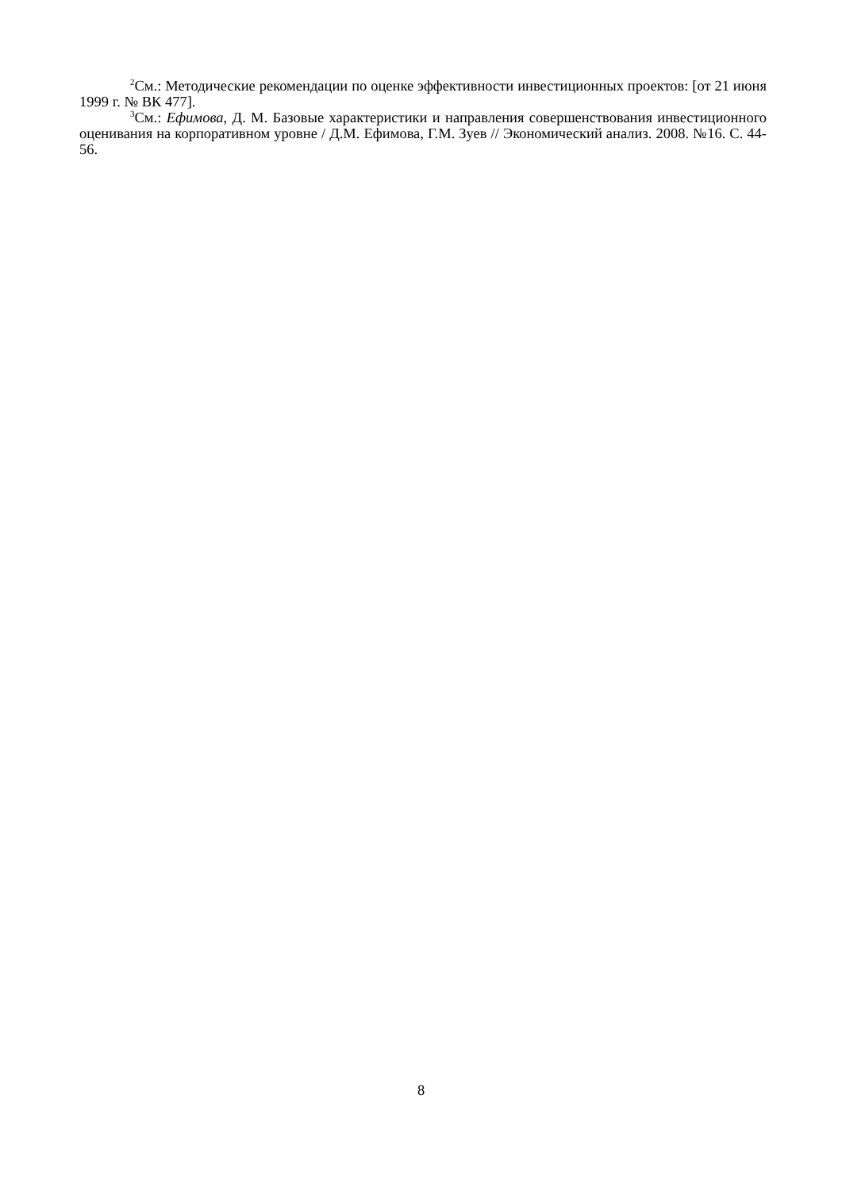<sup>2</sup> См.: Методические рекомендации по оценке эффективности инвестиционных проектов: [от 21 июня 1999 г. № ВК 477].
<sup>3</sup> См.: Ефимова, Д. М. Базовые характеристики и направления совершенствования инвестиционного оценивания на корпоративном уровне / Д.М. Ефимова, Г.М. Зуев // Экономический анализ. 2008. №16. С. 44-56.
8